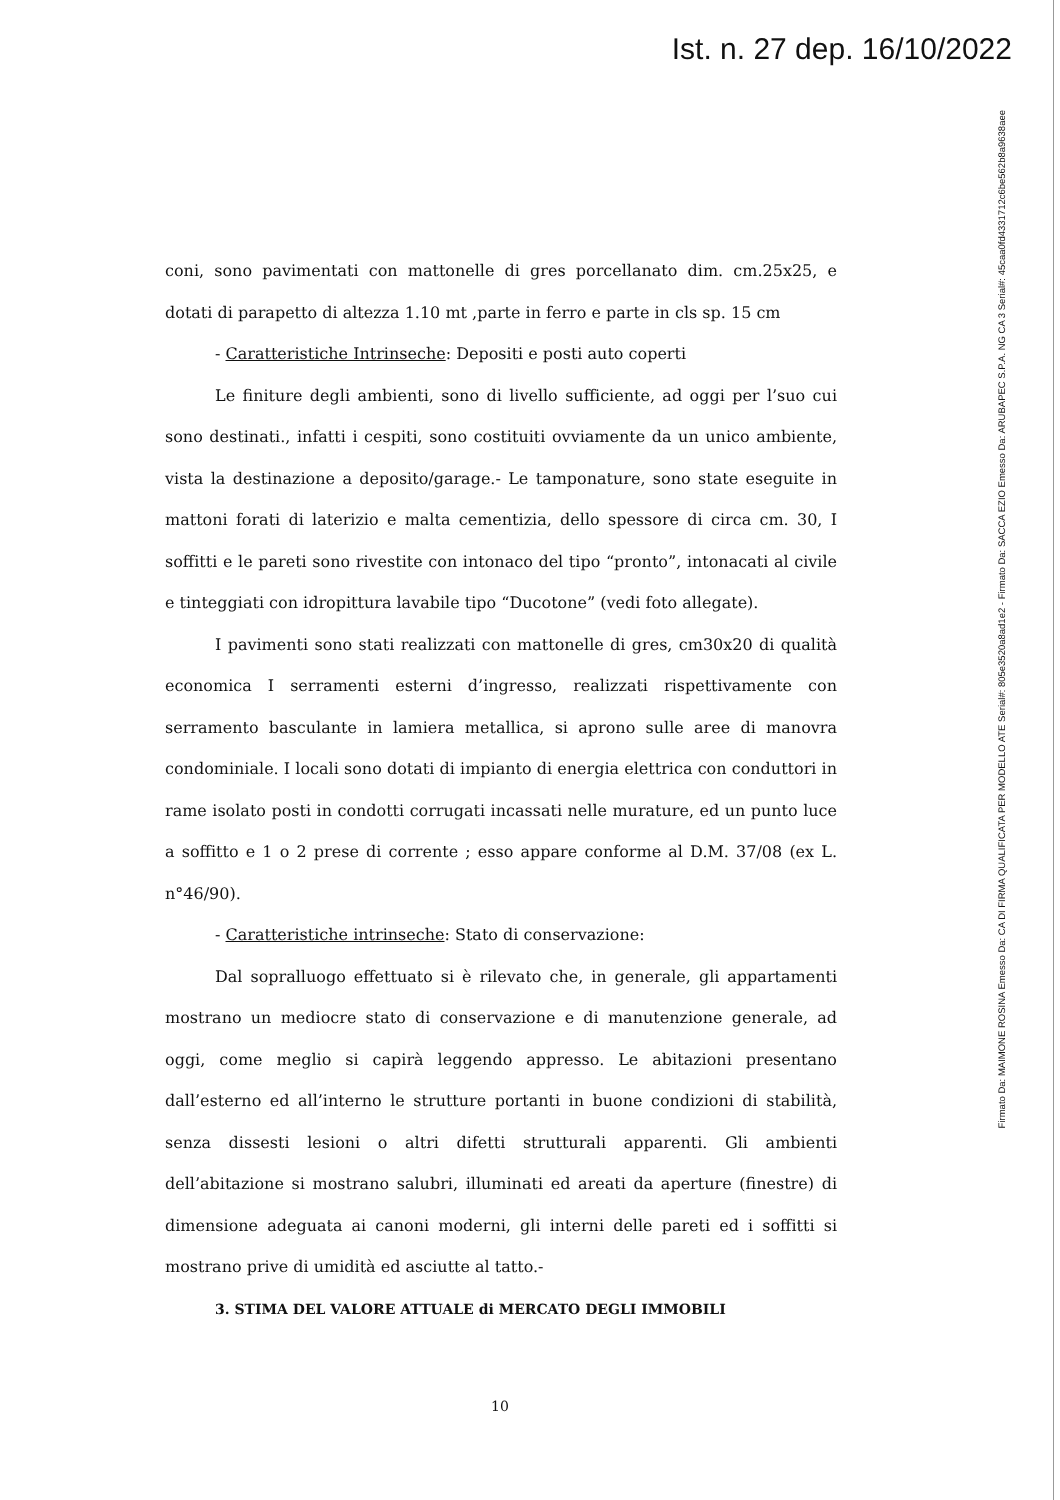Ist. n. 27 dep. 16/10/2022
Firmato Da: MAIMONE ROSINA Emesso Da: CA DI FIRMA QUALIFICATA PER MODELLO ATE Serial#: 805e3520a8ad1e2 - Firmato Da: SACCA EZIO Emesso Da: ARUBAPEC S.P.A. NG CA 3 Serial#: 45caa0fd4331712c6be562b8a9638aee
coni, sono pavimentati con mattonelle di gres porcellanato dim. cm.25x25, e dotati di parapetto di altezza 1.10 mt ,parte in ferro e parte in cls sp. 15 cm
- Caratteristiche Intrinseche: Depositi e posti auto coperti
Le finiture degli ambienti, sono di livello sufficiente, ad oggi per l’suo cui sono destinati., infatti i cespiti, sono costituiti ovviamente da un unico ambiente, vista la destinazione a deposito/garage.- Le tamponature, sono state eseguite in mattoni forati di laterizio e malta cementizia, dello spessore di circa cm. 30, I soffitti e le pareti sono rivestite con intonaco del tipo “pronto”, intonacati al civile e tinteggiati con idropittura lavabile tipo “Ducotone” (vedi foto allegate).
I pavimenti sono stati realizzati con mattonelle di gres, cm30x20 di qualità economica I serramenti esterni d’ingresso, realizzati rispettivamente con serramento basculante in lamiera metallica, si aprono sulle aree di manovra condominiale. I locali sono dotati di impianto di energia elettrica con conduttori in rame isolato posti in condotti corrugati incassati nelle murature, ed un punto luce a soffitto e 1 o 2 prese di corrente ; esso appare conforme al D.M. 37/08 (ex L. n°46/90).
- Caratteristiche intrinseche: Stato di conservazione:
Dal sopralluogo effettuato si è rilevato che, in generale, gli appartamenti mostrano un mediocre stato di conservazione e di manutenzione generale, ad oggi, come meglio si capirà leggendo appresso. Le abitazioni presentano dall’esterno ed all’interno le strutture portanti in buone condizioni di stabilità, senza dissesti lesioni o altri difetti strutturali apparenti. Gli ambienti dell’abitazione si mostrano salubri, illuminati ed areati da aperture (finestre) di dimensione adeguata ai canoni moderni, gli interni delle pareti ed i soffitti si mostrano prive di umidità ed asciutte al tatto.-
3. STIMA DEL VALORE ATTUALE di MERCATO DEGLI IMMOBILI
10